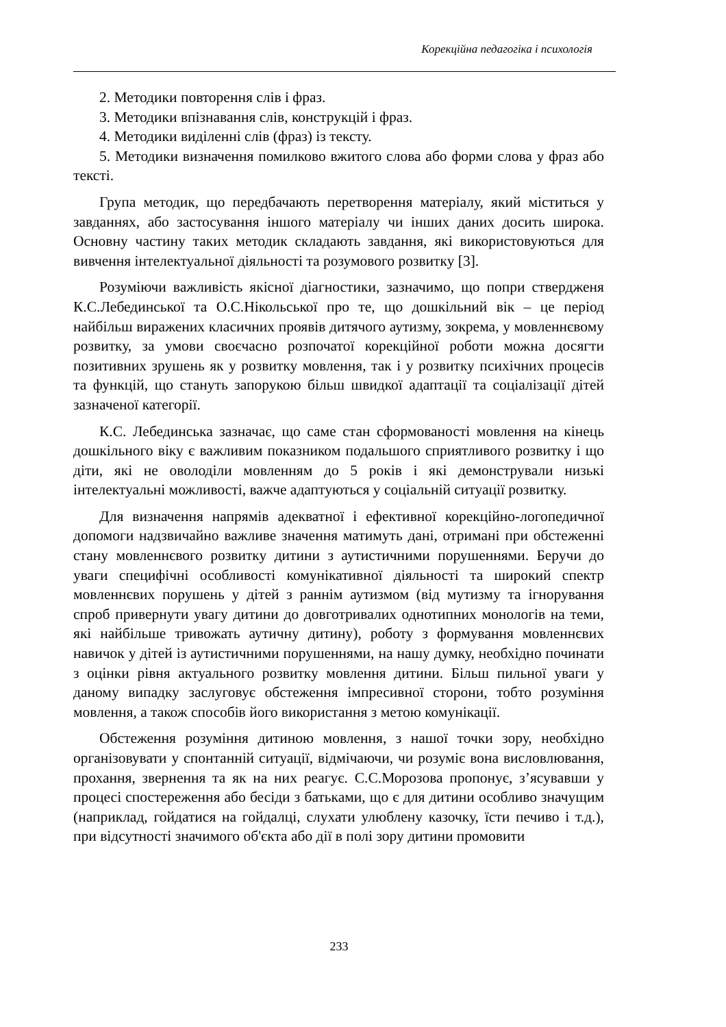Корекційна педагогіка і психологія
2. Методики повторення слів і фраз.
3. Методики впізнавання слів, конструкцій і фраз.
4. Методики виділенні слів (фраз) із тексту.
5. Методики визначення помилково вжитого слова або форми слова у фраз або тексті.
Група методик, що передбачають перетворення матеріалу, який міститься у завданнях, або застосування іншого матеріалу чи інших даних досить широка. Основну частину таких методик складають завдання, які використовуються для вивчення інтелектуальної діяльності та розумового розвитку [3].
Розуміючи важливість якісної діагностики, зазначимо, що попри ствердженя К.С.Лебединської та О.С.Нікольської про те, що дошкільний вік – це період найбільш виражених класичних проявів дитячого аутизму, зокрема, у мовленнєвому розвитку, за умови своєчасно розпочатої корекційної роботи можна досягти позитивних зрушень як у розвитку мовлення, так і у розвитку психічних процесів та функцій, що стануть запорукою більш швидкої адаптації та соціалізації дітей зазначеної категорії.
К.С. Лебединська зазначає, що саме стан сформованості мовлення на кінець дошкільного віку є важливим показником подальшого сприятливого розвитку і що діти, які не оволоділи мовленням до 5 років і які демонстрували низькі інтелектуальні можливості, важче адаптуються у соціальній ситуації розвитку.
Для визначення напрямів адекватної і ефективної корекційно-логопедичної допомоги надзвичайно важливе значення матимуть дані, отримані при обстеженні стану мовленнєвого розвитку дитини з аутистичними порушеннями. Беручи до уваги специфічні особливості комунікативної діяльності та широкий спектр мовленнєвих порушень у дітей з раннім аутизмом (від мутизму та ігнорування спроб привернути увагу дитини до довготривалих однотипних монологів на теми, які найбільше тривожать аутичну дитину), роботу з формування мовленнєвих навичок у дітей із аутистичними порушеннями, на нашу думку, необхідно починати з оцінки рівня актуального розвитку мовлення дитини. Більш пильної уваги у даному випадку заслуговує обстеження імпресивної сторони, тобто розуміння мовлення, а також способів його використання з метою комунікації.
Обстеження розуміння дитиною мовлення, з нашої точки зору, необхідно організовувати у спонтанній ситуації, відмічаючи, чи розуміє вона висловлювання, прохання, звернення та як на них реагує. С.С.Морозова пропонує, з’ясувавши у процесі спостереження або бесіди з батьками, що є для дитини особливо значущим (наприклад, гойдатися на гойдалці, слухати улюблену казочку, їсти печиво і т.д.), при відсутності значимого об'єкта або дії в полі зору дитини промовити
233